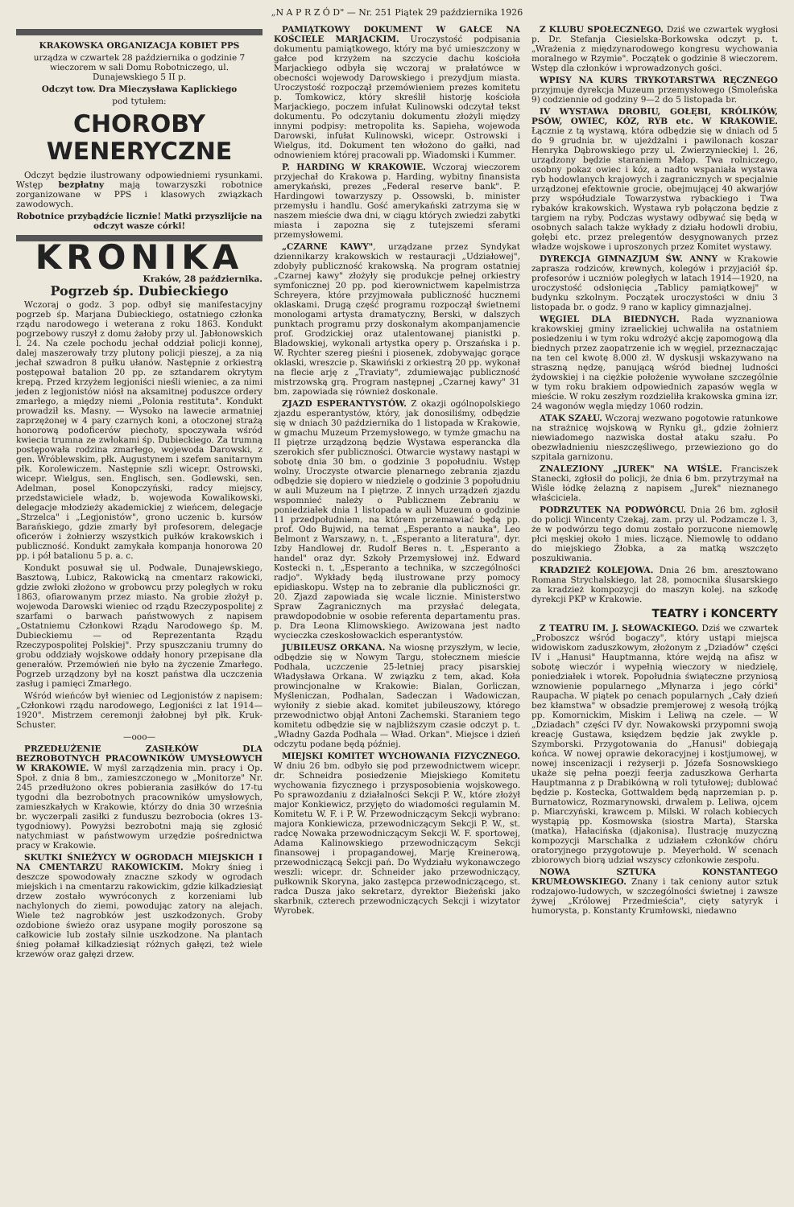„N A P R Z Ó D" — Nr. 251 Piątek 29 października 1926
KRAKOWSKA ORGANIZACJA KOBIET PPS
urządza w czwartek 28 października o godzinie 7 wieczorem w sali Domu Robotniczego, ul. Dunajewskiego 5 II p.
Odczyt tow. Dra Mieczysława Kaplickiego
pod tytułem:
CHOROBY WENERYCZNE
Odczyt będzie ilustrowany odpowiedniemi rysunkami. Wstęp bezpłatny mają towarzyszki robotnice zorganizowane w PPS i klasowych związkach zawodowych.
Robotnice przybądźcie licznie! Matki przyszlijcie na odczyt wasze córki!
KRONIKA
Kraków, 28 października.
Pogrzeb śp. Dubieckiego
Wczoraj o godz. 3 pop. odbył się manifestacyjny pogrzeb śp. Marjana Dubieckiego, ostatniego członka rządu narodowego i weterana z roku 1863. Kondukt pogrzebowy ruszył z domu żałoby przy ul. Jabłonowskich l. 24. Na czele pochodu jechał oddział policji konnej, dalej maszerowały trzy plutony policji pieszej, a za nią jechał szwadron 8 pułku ułanów. Następnie z orkiestrą postępował batalion 20 pp. ze sztandarem okrytym krepą. Przed krzyżem legjoniści nieśli wieniec, a za nimi jeden z legjonistów niósł na aksamitnej poduszce ordery zmarłego, a między niemi „Polonia restituta". Kondukt prowadził ks. Masny. — Wysoko na lawecie armatniej zaprzężonej w 4 pary czarnych koni, a otoczonej strażą honorową podoficerów piechoty, spoczywała wśród kwiecia trumna ze zwłokami śp. Dubieckiego. Za trumną postępowała rodzina zmarłego, wojewoda Darowski, z gen. Wróblewskim, płk. Augustynem i szefem sanitarnym płk. Korolewiczem. Następnie szli wicepr. Ostrowski, wicepr. Wielgus, sen. Englisch, sen. Godlewski, sen. Adelman, posel Konopczyński, radcy miejscy, przedstawiciele władz, b. wojewoda Kowalikowski, delegacje młodzieży akademickiej z wieńcem, delegacje „Strzelca" i „Legjonistów", grono uczenic b. kursów Barańskiego, gdzie zmarły był profesorem, delegacje oficerów i żołnierzy wszystkich pułków krakowskich i publiczność. Kondukt zamykała kompanja honorowa 20 pp. i pół batalionu 5 p. a. c.
Kondukt posuwał się ul. Podwale, Dunajewskiego, Basztową, Lubicz, Rakowicką na cmentarz rakowicki, gdzie zwłoki złożono w grobowcu przy poległych w roku 1863, ofiarowanym przez miasto. Na grobie złożył p. wojewoda Darowski wieniec od rządu Rzeczypospolitej z szarfami o barwach państwowych z napisem „Ostatniemu Członkowi Rządu Narodowego śp. M. Dubieckiemu — od Reprezentanta Rządu Rzeczypospolitej Polskiej". Przy spuszczaniu trumny do grobu oddziały wojskowe oddały honory przepisane dla generałów. Przemówień nie było na życzenie Zmarłego. Pogrzeb urządzony był na koszt państwa dla uczczenia zasług i pamięci Zmarłego.
Wśród wieńców był wieniec od Legjonistów z napisem: „Członkowi rządu narodowego, Legjoniści z lat 1914—1920". Mistrzem ceremonji żałobnej był płk. Kruk-Schuster.
—ooo—
PRZEDŁUŻENIE ZASIŁKÓW DLA BEZROBOTNYCH PRACOWNIKÓW UMYSŁOWYCH W KRAKOWIE. W myśl zarządzenia min. pracy i Op. Społ. z dnia 8 bm., zamieszczonego w „Monitorze" Nr. 245 przedłużono okres pobierania zasiłków do 17-tu tygodni dla bezrobotnych pracowników umysłowych, zamieszkałych w Krakowie, którzy do dnia 30 września br. wyczerpali zasiłki z funduszu bezrobocia (okres 13-tygodniowy). Powyżsi bezrobotni mają się zgłosić natychmiast w państwowym urzędzie pośrednictwa pracy w Krakowie.
SKUTKI ŚNIEŻYCY W OGRODACH MIEJSKICH I NA CMENTARZU RAKOWICKIM. Mokry śnieg i deszcze spowodowały znaczne szkody w ogrodach miejskich i na cmentarzu rakowickim, gdzie kilkadziesiąt drzew zostało wywróconych z korzeniami lub nachylonych do ziemi, powodując zatory na alejach. Wiele też nagrobków jest uszkodzonych. Groby ozdobione świeżo oraz usypane mogiły poroszone są całkowicie lub zostały silnie uszkodzone. Na plantach śnieg połamał kilkadziesiąt różnych gałęzi, też wiele krzewów oraz gałęzi drzew.
PAMIĄTKOWY DOKUMENT W GAŁCE NA KOŚCIELE MARJACKIM. Uroczystość podpisania dokumentu pamiątkowego, który ma być umieszczony w gałce pod krzyżem na szczycie dachu kościoła Marjackiego odbyła się wczoraj w prałatówce w obecności wojewody Darowskiego i prezydjum miasta. Uroczystość rozpoczął przemówieniem prezes komitetu p. Tomkowicz, który skreślił historję kościoła Marjackiego, poczem infułat Kulinowski odczytał tekst dokumentu. Po odczytaniu dokumentu złożyli między innymi podpisy: metropolita ks. Sapieha, wojewoda Darowski, infułat Kulinowski, wicepr. Ostrowski i Wielgus, itd. Dokument ten włożono do gałki, nad odnowieniem której pracowali pp. Wiadomski i Kummer.
P. HARDING W KRAKOWIE. Wczoraj wieczorem przyjechał do Krakowa p. Harding, wybitny finansista amerykański, prezes „Federal reserve bank". P. Hardingowi towarzyszy p. Ossowski, b. minister przemysłu i handlu. Gość amerykański zatrzyma się w naszem mieście dwa dni, w ciągu których zwiedzi zabytki miasta i zapozna się z tutejszemi sferami przemysłowemi.
„CZARNE KAWY", urządzane przez Syndykat dziennikarzy krakowskich w restauracji „Udziałowej", zdobyły publiczność krakowską. Na program ostatniej „Czarnej kawy" złożyły się produkcje pełnej orkiestry symfonicznej 20 pp. pod kierownictwem kapelmistrza Schreyera, które przyjmowała publiczność hucznemi oklaskami. Drugą część programu rozpoczął świetnemi monologami artysta dramatyczny, Berski, w dalszych punktach programu przy doskonałym akompanjamencie prof. Grodzickiej oraz utalentowanej pianistki p. Bladowskiej, wykonali artystka opery p. Orszańska i p. W. Rychter szereg pieśni i piosenek, zdobywając gorące oklaski, wreszcie p. Skawiński z orkiestrą 20 pp. wykonał na flecie arję z „Traviaty", zdumiewając publiczność mistrzowską grą. Program następnej „Czarnej kawy" 31 bm. zapowiada się również doskonale.
ZJAZD ESPERANTYSTÓW. Z okazji ogólnopolskiego zjazdu esperantystów, który, jak donosiliśmy, odbędzie się w dniach 30 października do 1 listopada w Krakowie, w gmachu Muzeum Przemysłowego, w tymże gmachu na II piętrze urządzoną będzie Wystawa esperancka dla szerokich sfer publiczności. Otwarcie wystawy nastąpi w sobotę dnia 30 bm. o godzinie 3 popołudniu. Wstęp wolny. Uroczyste otwarcie plenarnego zebrania zjazdu odbędzie się dopiero w niedzielę o godzinie 3 popołudniu w auli Muzeum na I piętrze. Z innych urządzeń zjazdu wspomnieć należy o Publicznem Zebraniu w poniedziałek dnia 1 listopada w auli Muzeum o godzinie 11 przedpołudniem, na którem przemawiać będą pp. prof. Odo Bujwid, na temat „Esperanto a nauka", Leo Belmont z Warszawy, n. t. „Esperanto a literatura", dyr. Izby Handlowej dr. Rudolf Beres n. t. „Esperanto a handel" oraz dyr. Szkoły Przemysłowej inż. Edward Kostecki n. t. „Esperanto a technika, w szczególności radjo". Wykłady będą ilustrowane przy pomocy epidiaskopu. Wstęp na to zebranie dla publiczności gr. 20. Zjazd zapowiada się wcale licznie. Ministerstwo Spraw Zagranicznych ma przysłać delegata, prawdopodobnie w osobie referenta departamentu pras. p. Dra Leona Klimowskiego. Awizowana jest nadto wycieczka czeskosłowackich esperantystów.
JUBILEUSZ ORKANA. Na wiosnę przyszłym, w lecie, odbędzie się w Nowym Targu, stołecznem mieście Podhala, uczczenie 25-letniej pracy pisarskiej Władysława Orkana. W związku z tem, akad. Koła prowincjonalne w Krakowie: Bialan, Gorliczan, Myśleniczan, Podhalan, Sadeczan i Wadowiczan, wyłoniły z siebie akad. komitet jubileuszowy, którego przewodnictwo objął Antoni Zachemski. Staraniem tego komitetu odbędzie się w najbliższym czasie odczyt p. t. „Władny Gazda Podhala — Wład. Orkan". Miejsce i dzień odczytu podane będą później.
MIEJSKI KOMITET WYCHOWANIA FIZYCZNEGO. W dniu 26 bm. odbyło się pod przewodnictwem wicepr. dr. Schneidra posiedzenie Miejskiego Komitetu wychowania fizycznego i przysposobienia wojskowego. Po sprawozdaniu z działalności Sekcji P. W., które złożył major Konkiewicz, przyjęto do wiadomości regulamin M. Komitetu W. F. i P. W. Przewodniczącym Sekcji wybrano: majora Konkiewicza, przewodniczącym Sekcji P. W., st. radcę Nowaka przewodniczącym Sekcji W. F. sportowej, Adama Kalinowskiego przewodniczącym Sekcji finansowej i propagandowej, Marję Kreinerową, przewodniczącą Sekcji pań. Do Wydziału wykonawczego weszli: wicepr. dr. Schneider jako przewodniczący, pułkownik Skoryna, jako zastępca przewodniczącego, st. radca Dusza jako sekretarz, dyrektor Bieżeński jako skarbnik, czterech przewodniczących Sekcji i wizytator Wyrobek.
Z KLUBU SPOŁECZNEGO. Dziś we czwartek wygłosi p. Dr. Stefanja Ciesielska-Borkowska odczyt p. t. „Wrażenia z międzynarodowego kongresu wychowania moralnego w Rzymie". Początek o godzinie 8 wieczorem. Wstęp dla członków i wprowadzonych gości.
WPISY NA KURS TRYKOTARSTWA RĘCZNEGO przyjmuje dyrekcja Muzeum przemysłowego (Smoleńska 9) codziennie od godziny 9—2 do 5 listopada br.
IV WYSTAWA DROBIU, GOŁĘBI, KRÓLIKÓW, PSÓW, OWIEC, KÓZ, RYB etc. W KRAKOWIE. Łącznie z tą wystawą, która odbędzie się w dniach od 5 do 9 grudnia br. w ujeżdżalni i pawilonach koszar Henryka Dąbrowskiego przy ul. Zwierzynieckiej l. 26, urządzony będzie staraniem Małop. Twa rolniczego, osobny pokaz owiec i kóz, a nadto wspaniała wystawa ryb hodowlanych krajowych i zagranicznych w specjalnie urządzonej efektownie grocie, obejmującej 40 akwarjów przy współudziale Towarzystwa rybackiego i Twa rybaków krakowskich. Wystawa ryb połączona będzie z targiem na ryby. Podczas wystawy odbywać się będą w osobnych salach także wykłady z działu hodowli drobiu, gołębi etc. przez prelegentów desygnowanych przez władze wojskowe i uproszonych przez Komitet wystawy.
DYREKCJA GIMNAZJUM ŚW. ANNY w Krakowie zaprasza rodziców, krewnych, kolegów i przyjaciół śp. profesorów i uczniów poległych w latach 1914—1920, na uroczystość odsłonięcia „Tablicy pamiątkowej" w budynku szkolnym. Początek uroczystości w dniu 3 listopada br. o godz. 9 rano w kaplicy gimnazjalnej.
WĘGIEL DLA BIEDNYCH. Rada wyznaniowa krakowskiej gminy izraelickiej uchwaliła na ostatniem posiedzeniu i w tym roku wdrożyć akcję zapomogową dla biednych przez zaopatrzenie ich w węgiel, przeznaczając na ten cel kwotę 8.000 zł. W dyskusji wskazywano na straszną nędzę, panującą wśród biednej ludności żydowskiej i na ciężkie położenie wywołane szczególnie w tym roku brakiem odpowiednich zapasów węgla w mieście. W roku zeszłym rozdzieliła krakowska gmina izr. 24 wagonów węgla między 1060 rodzin.
ATAK SZAŁU. Wczoraj wezwano pogotowie ratunkowe na strażnicę wojskową w Rynku gł., gdzie żołnierz niewiadomego nazwiska dostał ataku szału. Po obezwładnieniu nieszczęśliwego, przewieziono go do szpitala garnizonu.
ZNALEZIONY „JUREK" NA WIŚLE. Franciszek Stanecki, zgłosił do policji, że dnia 6 bm. przytrzymał na Wiśle łódkę żelazną z napisem „Jurek" nieznanego właściciela.
PODRZUTEK NA PODWÓRCU. Dnia 26 bm. zgłosił do policji Wincenty Czekaj, zam. przy ul. Podzamcze l. 3, że w podwórzu tego domu zostało porzucone niemowlę płci męskiej około 1 mies. liczące. Niemowlę to oddano do miejskiego Żłobka, a za matką wszczęto poszukiwania.
KRADZIEŻ KOLEJOWA. Dnia 26 bm. aresztowano Romana Strychalskiego, lat 28, pomocnika ślusarskiego za kradzież kompozycji do maszyn kolej. na szkodę dyrekcji PKP w Krakowie.
TEATRY i KONCERTY
Z TEATRU IM. J. SŁOWACKIEGO. Dziś we czwartek „Proboszcz wśród bogaczy", który ustąpi miejsca widowiskom zaduszkowym, złożonym z „Dziadów" części IV i „Hanusi" Hauptmanna, które wejdą na afisz w sobotę wieczór i wypełnią wieczory w niedzielę, poniedziałek i wtorek. Popołudnia świąteczne przyniosą wznowienie popularnego „Młynarza i jego córki" Raupacha. W piątek po cenach popularnych „Cały dzień bez kłamstwa" w obsadzie premjerowej z wesołą trójką pp. Komornickim, Miskim i Leliwą na czele. — W „Dziadach" części IV dyr. Nowakowski przypomni swoją kreację Gustawa, księdzem będzie jak zwykle p. Szymborski. Przygotowania do „Hanusi" dobiegają końca. W nowej oprawie dekoracyjnej i kostjumowej, w nowej inscenizacji i reżyserji p. Józefa Sosnowskiego ukaże się pełna poezji feerja zaduszkowa Gerharta Hauptmanna z p Drabikówną w roli tytułowej; dublować będzie p. Kostecka, Gottwaldem będą naprzemian p. p. Burnatowicz, Rozmarynowski, drwalem p. Leliwa, ojcem p. Miarczyński, krawcem p. Milski. W rolach kobiecych wystąpią pp. Kosmowska (siostra Marta), Starska (matka), Hałacińska (djakonisa). Ilustrację muzyczną kompozycji Marschalka z udziałem członków chóru oratoryjnego przygotowuje p. Meyerhold. W scenach zbiorowych biorą udział wszyscy członkowie zespołu.
NOWA SZTUKA KONSTANTEGO KRUMŁOWSKIEGO. Znany i tak ceniony autor sztuk rodzajowo-ludowych, w szczególności świetnej i zawsze żywej „Królowej Przedmieścia", cięty satyryk i humorysta, p. Konstanty Krumłowski, niedawno